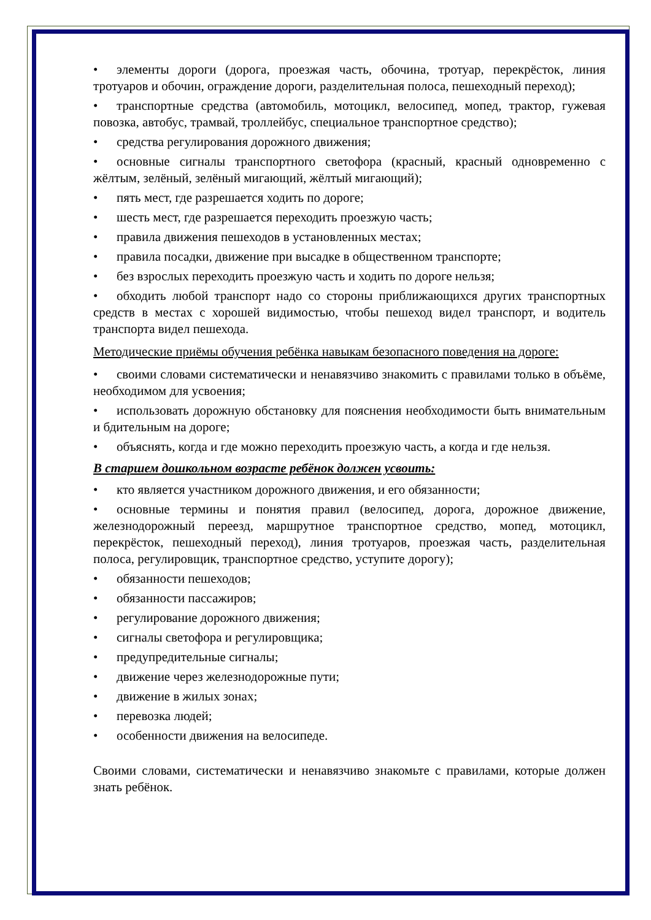• элементы дороги (дорога, проезжая часть, обочина, тротуар, перекрёсток, линия тротуаров и обочин, ограждение дороги, разделительная полоса, пешеходный переход);
• транспортные средства (автомобиль, мотоцикл, велосипед, мопед, трактор, гужевая повозка, автобус, трамвай, троллейбус, специальное транспортное средство);
• средства регулирования дорожного движения;
• основные сигналы транспортного светофора (красный, красный одновременно с жёлтым, зелёный, зелёный мигающий, жёлтый мигающий);
• пять мест, где разрешается ходить по дороге;
• шесть мест, где разрешается переходить проезжую часть;
• правила движения пешеходов в установленных местах;
• правила посадки, движение при высадке в общественном транспорте;
• без взрослых переходить проезжую часть и ходить по дороге нельзя;
• обходить любой транспорт надо со стороны приближающихся других транспортных средств в местах с хорошей видимостью, чтобы пешеход видел транспорт, и водитель транспорта видел пешехода.
Методические приёмы обучения ребёнка навыкам безопасного поведения на дороге:
• своими словами систематически и ненавязчиво знакомить с правилами только в объёме, необходимом для усвоения;
• использовать дорожную обстановку для пояснения необходимости быть внимательным и бдительным на дороге;
• объяснять, когда и где можно переходить проезжую часть, а когда и где нельзя.
В старшем дошкольном возрасте ребёнок должен усвоить:
• кто является участником дорожного движения, и его обязанности;
• основные термины и понятия правил (велосипед, дорога, дорожное движение, железнодорожный переезд, маршрутное транспортное средство, мопед, мотоцикл, перекрёсток, пешеходный переход), линия тротуаров, проезжая часть, разделительная полоса, регулировщик, транспортное средство, уступите дорогу);
• обязанности пешеходов;
• обязанности пассажиров;
• регулирование дорожного движения;
• сигналы светофора и регулировщика;
• предупредительные сигналы;
• движение через железнодорожные пути;
• движение в жилых зонах;
• перевозка людей;
• особенности движения на велосипеде.
Своими словами, систематически и ненавязчиво знакомьте с правилами, которые должен знать ребёнок.